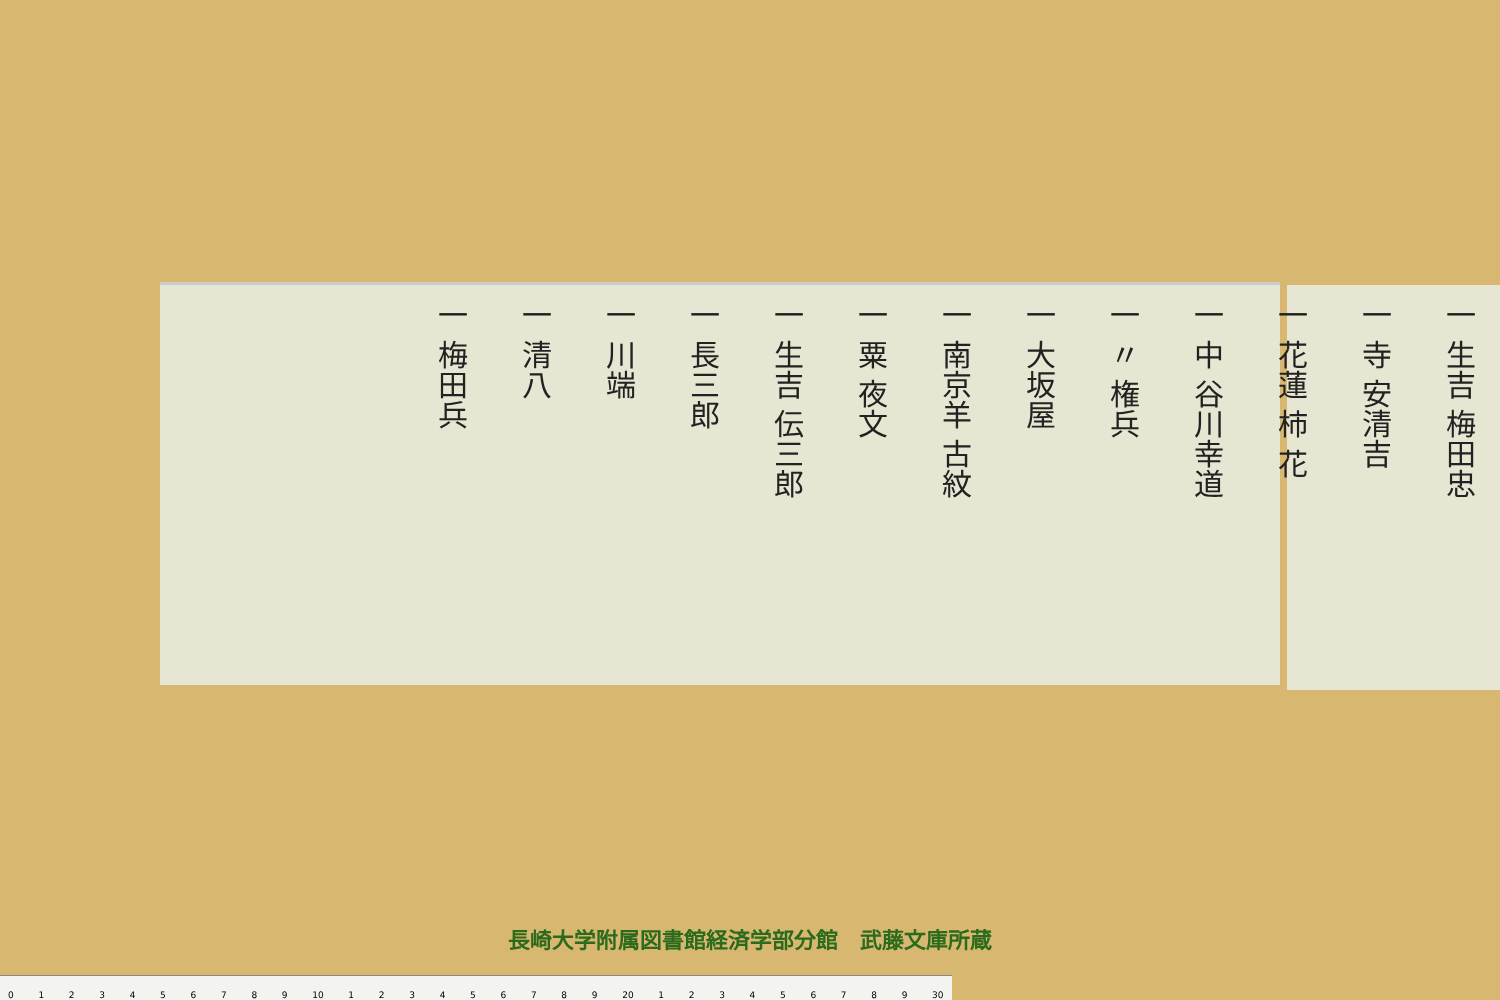一 生吉 梅田忠
一 寺 安清吉
一 花蓮 柿 花
一 中 谷川幸道
一 〃 権兵
一 大坂屋
一 南京羊 古紋
一 粟 夜文
一 生吉 伝三郎
一 長三郎
一 川端
一 清八
一 梅田兵
長崎大学附属図書館経済学部分館　武藤文庫所蔵
0123456789 10 123456789 20 123456789 30